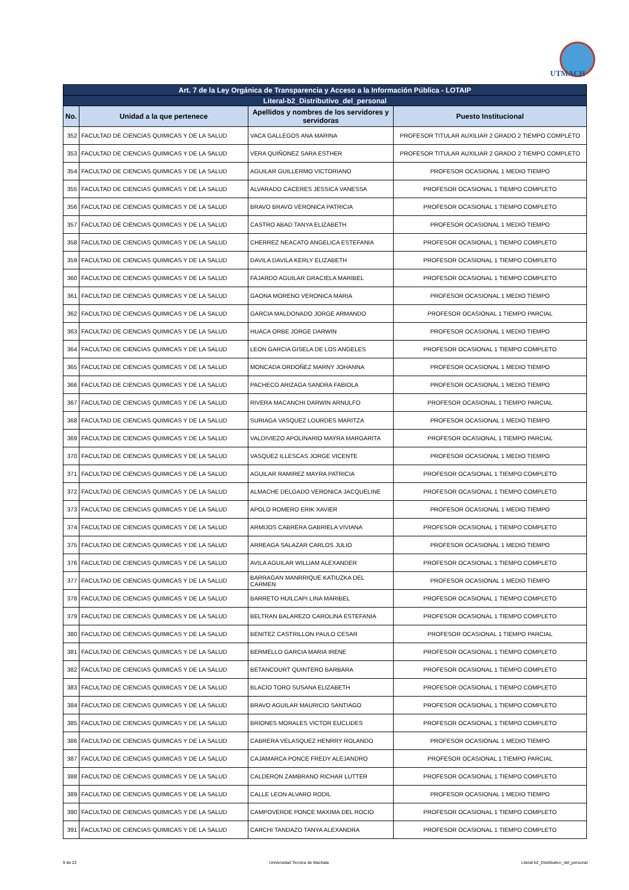UTMACH
| Art. 7 de la Ley Orgánica de Transparencia y Acceso a la Información Pública - LOTAIP | | | |
| --- | --- | --- | --- |
| Literal-b2_Distributivo_del_personal | | | |
| No. | Unidad a la que pertenece | Apellidos y nombres de los servidores y servidoras | Puesto Institucional |
| 352 | FACULTAD DE CIENCIAS QUIMICAS Y DE LA SALUD | VACA GALLEGOS ANA MARINA | PROFESOR TITULAR AUXILIAR 2 GRADO 2 TIEMPO COMPLETO |
| 353 | FACULTAD DE CIENCIAS QUIMICAS Y DE LA SALUD | VERA QUIÑONEZ SARA ESTHER | PROFESOR TITULAR AUXILIAR 2 GRADO 2 TIEMPO COMPLETO |
| 354 | FACULTAD DE CIENCIAS QUIMICAS Y DE LA SALUD | AGUILAR GUILLERMO VICTORIANO | PROFESOR OCASIONAL 1 MEDIO TIEMPO |
| 355 | FACULTAD DE CIENCIAS QUIMICAS Y DE LA SALUD | ALVARADO CACERES JESSICA VANESSA | PROFESOR OCASIONAL 1 TIEMPO COMPLETO |
| 356 | FACULTAD DE CIENCIAS QUIMICAS Y DE LA SALUD | BRAVO BRAVO VERONICA PATRICIA | PROFESOR OCASIONAL 1 TIEMPO COMPLETO |
| 357 | FACULTAD DE CIENCIAS QUIMICAS Y DE LA SALUD | CASTRO ABAD TANYA ELIZABETH | PROFESOR OCASIONAL 1 MEDIO TIEMPO |
| 358 | FACULTAD DE CIENCIAS QUIMICAS Y DE LA SALUD | CHERREZ NEACATO ANGELICA ESTEFANIA | PROFESOR OCASIONAL 1 TIEMPO COMPLETO |
| 359 | FACULTAD DE CIENCIAS QUIMICAS Y DE LA SALUD | DAVILA DAVILA KERLY ELIZABETH | PROFESOR OCASIONAL 1 TIEMPO COMPLETO |
| 360 | FACULTAD DE CIENCIAS QUIMICAS Y DE LA SALUD | FAJARDO AGUILAR GRACIELA MARIBEL | PROFESOR OCASIONAL 1 TIEMPO COMPLETO |
| 361 | FACULTAD DE CIENCIAS QUIMICAS Y DE LA SALUD | GAONA MORENO VERONICA MARIA | PROFESOR OCASIONAL 1 MEDIO TIEMPO |
| 362 | FACULTAD DE CIENCIAS QUIMICAS Y DE LA SALUD | GARCIA MALDONADO JORGE ARMANDO | PROFESOR OCASIONAL 1 TIEMPO PARCIAL |
| 363 | FACULTAD DE CIENCIAS QUIMICAS Y DE LA SALUD | HUACA ORBE JORGE DARWIN | PROFESOR OCASIONAL 1 MEDIO TIEMPO |
| 364 | FACULTAD DE CIENCIAS QUIMICAS Y DE LA SALUD | LEON GARCIA GISELA DE LOS ANGELES | PROFESOR OCASIONAL 1 TIEMPO COMPLETO |
| 365 | FACULTAD DE CIENCIAS QUIMICAS Y DE LA SALUD | MONCADA ORDOÑEZ MARNY JOHANNA | PROFESOR OCASIONAL 1 MEDIO TIEMPO |
| 366 | FACULTAD DE CIENCIAS QUIMICAS Y DE LA SALUD | PACHECO ARIZAGA SANDRA FABIOLA | PROFESOR OCASIONAL 1 MEDIO TIEMPO |
| 367 | FACULTAD DE CIENCIAS QUIMICAS Y DE LA SALUD | RIVERA MACANCHI DARWIN ARNULFO | PROFESOR OCASIONAL 1 TIEMPO PARCIAL |
| 368 | FACULTAD DE CIENCIAS QUIMICAS Y DE LA SALUD | SURIAGA VASQUEZ LOURDES MARITZA | PROFESOR OCASIONAL 1 MEDIO TIEMPO |
| 369 | FACULTAD DE CIENCIAS QUIMICAS Y DE LA SALUD | VALDIVIEZO APOLINARIO MAYRA MARGARITA | PROFESOR OCASIONAL 1 TIEMPO PARCIAL |
| 370 | FACULTAD DE CIENCIAS QUIMICAS Y DE LA SALUD | VASQUEZ ILLESCAS JORGE VICENTE | PROFESOR OCASIONAL 1 MEDIO TIEMPO |
| 371 | FACULTAD DE CIENCIAS QUIMICAS Y DE LA SALUD | AGUILAR RAMIREZ MAYRA PATRICIA | PROFESOR OCASIONAL 1 TIEMPO COMPLETO |
| 372 | FACULTAD DE CIENCIAS QUIMICAS Y DE LA SALUD | ALMACHE DELGADO VERONICA JACQUELINE | PROFESOR OCASIONAL 1 TIEMPO COMPLETO |
| 373 | FACULTAD DE CIENCIAS QUIMICAS Y DE LA SALUD | APOLO ROMERO ERIK XAVIER | PROFESOR OCASIONAL 1 MEDIO TIEMPO |
| 374 | FACULTAD DE CIENCIAS QUIMICAS Y DE LA SALUD | ARMIJOS CABRERA GABRIELA VIVIANA | PROFESOR OCASIONAL 1 TIEMPO COMPLETO |
| 375 | FACULTAD DE CIENCIAS QUIMICAS Y DE LA SALUD | ARREAGA SALAZAR CARLOS JULIO | PROFESOR OCASIONAL 1 MEDIO TIEMPO |
| 376 | FACULTAD DE CIENCIAS QUIMICAS Y DE LA SALUD | AVILA AGUILAR WILLIAM ALEXANDER | PROFESOR OCASIONAL 1 TIEMPO COMPLETO |
| 377 | FACULTAD DE CIENCIAS QUIMICAS Y DE LA SALUD | BARRAGAN MANRRIQUE KATIUZKA DEL CARMEN | PROFESOR OCASIONAL 1 MEDIO TIEMPO |
| 378 | FACULTAD DE CIENCIAS QUIMICAS Y DE LA SALUD | BARRETO HUILCAPI LINA MARIBEL | PROFESOR OCASIONAL 1 TIEMPO COMPLETO |
| 379 | FACULTAD DE CIENCIAS QUIMICAS Y DE LA SALUD | BELTRAN BALAREZO CAROLINA ESTEFANIA | PROFESOR OCASIONAL 1 TIEMPO COMPLETO |
| 380 | FACULTAD DE CIENCIAS QUIMICAS Y DE LA SALUD | BENITEZ CASTRILLON PAULO CESAR | PROFESOR OCASIONAL 1 TIEMPO PARCIAL |
| 381 | FACULTAD DE CIENCIAS QUIMICAS Y DE LA SALUD | BERMELLO GARCIA MARIA IRENE | PROFESOR OCASIONAL 1 TIEMPO COMPLETO |
| 382 | FACULTAD DE CIENCIAS QUIMICAS Y DE LA SALUD | BETANCOURT QUINTERO BARBARA | PROFESOR OCASIONAL 1 TIEMPO COMPLETO |
| 383 | FACULTAD DE CIENCIAS QUIMICAS Y DE LA SALUD | BLACIO TORO SUSANA ELIZABETH | PROFESOR OCASIONAL 1 TIEMPO COMPLETO |
| 384 | FACULTAD DE CIENCIAS QUIMICAS Y DE LA SALUD | BRAVO AGUILAR MAURICIO SANTIAGO | PROFESOR OCASIONAL 1 TIEMPO COMPLETO |
| 385 | FACULTAD DE CIENCIAS QUIMICAS Y DE LA SALUD | BRIONES MORALES VICTOR EUCLIDES | PROFESOR OCASIONAL 1 TIEMPO COMPLETO |
| 386 | FACULTAD DE CIENCIAS QUIMICAS Y DE LA SALUD | CABRERA VELASQUEZ HENRRY ROLANDO | PROFESOR OCASIONAL 1 MEDIO TIEMPO |
| 387 | FACULTAD DE CIENCIAS QUIMICAS Y DE LA SALUD | CAJAMARCA PONCE FREDY ALEJANDRO | PROFESOR OCASIONAL 1 TIEMPO PARCIAL |
| 388 | FACULTAD DE CIENCIAS QUIMICAS Y DE LA SALUD | CALDERON ZAMBRANO RICHAR LUTTER | PROFESOR OCASIONAL 1 TIEMPO COMPLETO |
| 389 | FACULTAD DE CIENCIAS QUIMICAS Y DE LA SALUD | CALLE LEON ALVARO RODIL | PROFESOR OCASIONAL 1 MEDIO TIEMPO |
| 390 | FACULTAD DE CIENCIAS QUIMICAS Y DE LA SALUD | CAMPOVERDE PONCE MAXIMA DEL ROCIO | PROFESOR OCASIONAL 1 TIEMPO COMPLETO |
| 391 | FACULTAD DE CIENCIAS QUIMICAS Y DE LA SALUD | CARCHI TANDAZO TANYA ALEXANDRA | PROFESOR OCASIONAL 1 TIEMPO COMPLETO |
9 de 22 Universidad Tecnica de Machala Literal-b2_Distributivo_del_personal